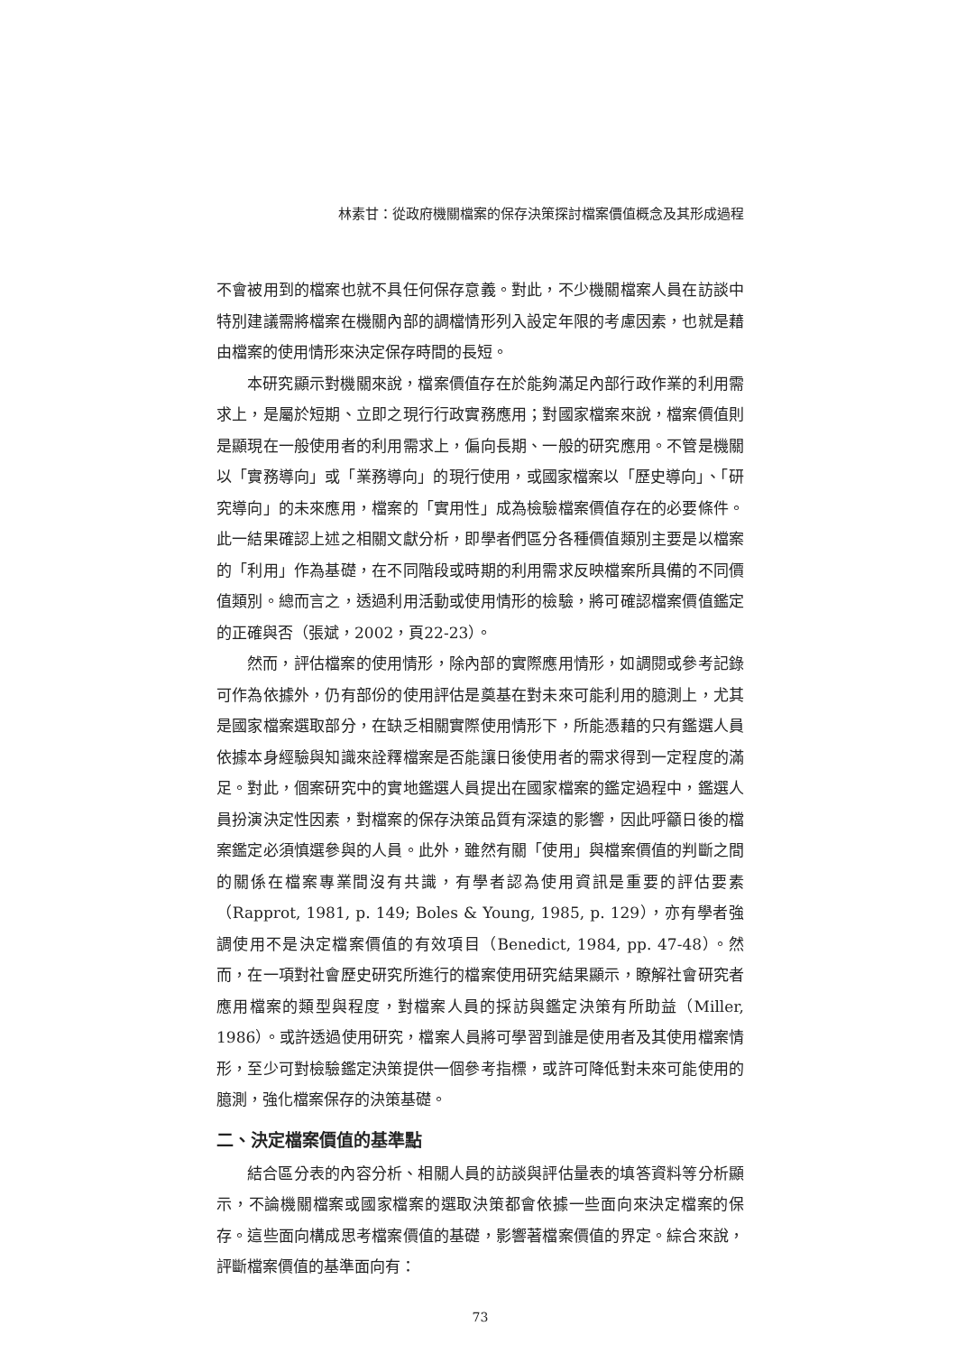林素甘：從政府機關檔案的保存決策探討檔案價值概念及其形成過程
不會被用到的檔案也就不具任何保存意義。對此，不少機關檔案人員在訪談中特別建議需將檔案在機關內部的調檔情形列入設定年限的考慮因素，也就是藉由檔案的使用情形來決定保存時間的長短。
本研究顯示對機關來說，檔案價值存在於能夠滿足內部行政作業的利用需求上，是屬於短期、立即之現行行政實務應用；對國家檔案來說，檔案價值則是顯現在一般使用者的利用需求上，偏向長期、一般的研究應用。不管是機關以「實務導向」或「業務導向」的現行使用，或國家檔案以「歷史導向」、「研究導向」的未來應用，檔案的「實用性」成為檢驗檔案價值存在的必要條件。此一結果確認上述之相關文獻分析，即學者們區分各種價值類別主要是以檔案的「利用」作為基礎，在不同階段或時期的利用需求反映檔案所具備的不同價值類別。總而言之，透過利用活動或使用情形的檢驗，將可確認檔案價值鑑定的正確與否（張斌，2002，頁22-23）。
然而，評估檔案的使用情形，除內部的實際應用情形，如調閱或參考記錄可作為依據外，仍有部份的使用評估是奠基在對未來可能利用的臆測上，尤其是國家檔案選取部分，在缺乏相關實際使用情形下，所能憑藉的只有鑑選人員依據本身經驗與知識來詮釋檔案是否能讓日後使用者的需求得到一定程度的滿足。對此，個案研究中的實地鑑選人員提出在國家檔案的鑑定過程中，鑑選人員扮演決定性因素，對檔案的保存決策品質有深遠的影響，因此呼籲日後的檔案鑑定必須慎選參與的人員。此外，雖然有關「使用」與檔案價值的判斷之間的關係在檔案專業間沒有共識，有學者認為使用資訊是重要的評估要素（Rapprot, 1981, p. 149; Boles & Young, 1985, p. 129），亦有學者強調使用不是決定檔案價值的有效項目（Benedict, 1984, pp. 47-48）。然而，在一項對社會歷史研究所進行的檔案使用研究結果顯示，瞭解社會研究者應用檔案的類型與程度，對檔案人員的採訪與鑑定決策有所助益（Miller, 1986）。或許透過使用研究，檔案人員將可學習到誰是使用者及其使用檔案情形，至少可對檢驗鑑定決策提供一個參考指標，或許可降低對未來可能使用的臆測，強化檔案保存的決策基礎。
二、決定檔案價值的基準點
結合區分表的內容分析、相關人員的訪談與評估量表的填答資料等分析顯示，不論機關檔案或國家檔案的選取決策都會依據一些面向來決定檔案的保存。這些面向構成思考檔案價值的基礎，影響著檔案價值的界定。綜合來說，評斷檔案價值的基準面向有：
73